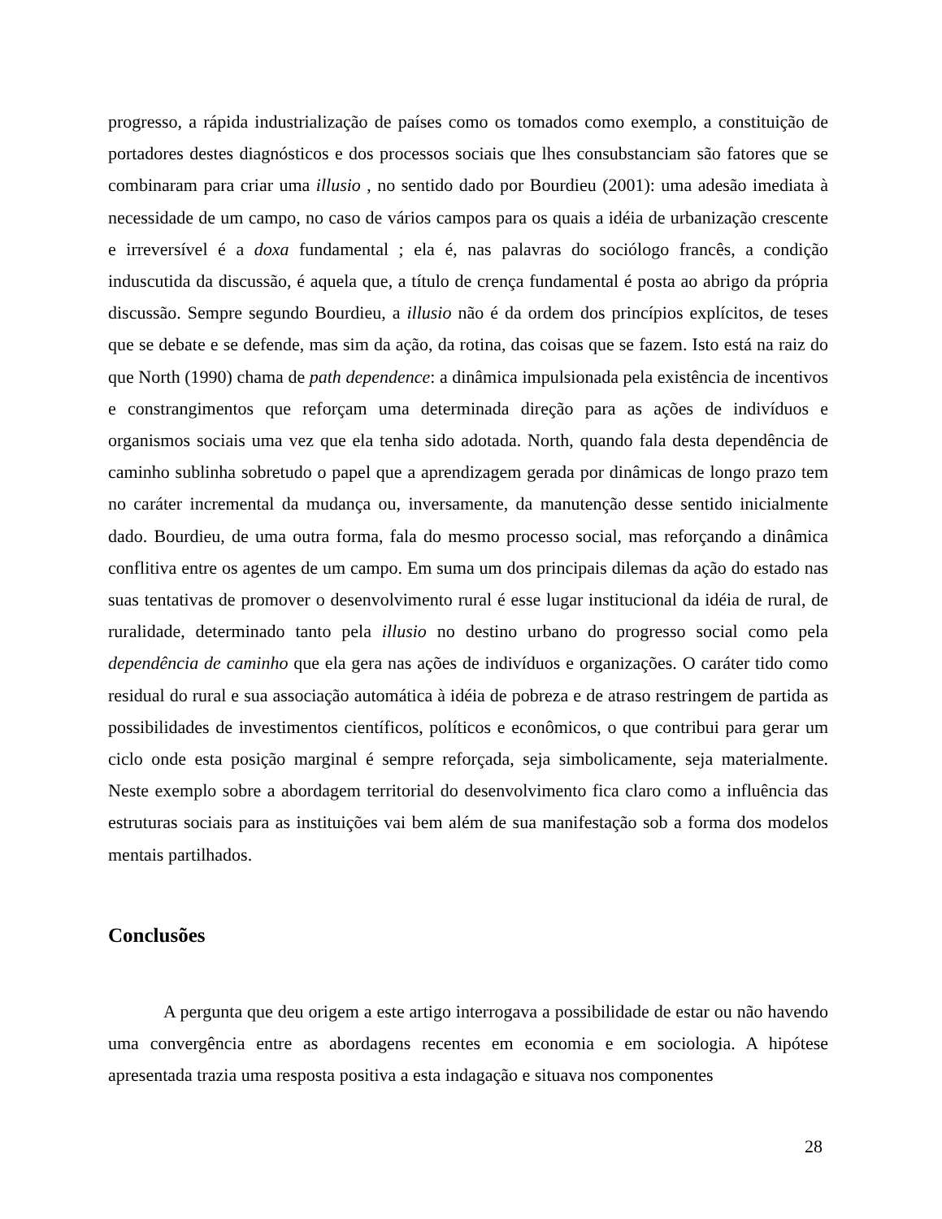progresso, a rápida industrialização de países como os tomados como exemplo, a constituição de portadores destes diagnósticos e dos processos sociais que lhes consubstanciam são fatores que se combinaram para criar uma illusio , no sentido dado por Bourdieu (2001): uma adesão imediata à necessidade de um campo, no caso de vários campos para os quais a idéia de urbanização crescente e irreversível é a doxa fundamental ; ela é, nas palavras do sociólogo francês, a condição induscutida da discussão, é aquela que, a título de crença fundamental é posta ao abrigo da própria discussão. Sempre segundo Bourdieu, a illusio não é da ordem dos princípios explícitos, de teses que se debate e se defende, mas sim da ação, da rotina, das coisas que se fazem. Isto está na raiz do que North (1990) chama de path dependence: a dinâmica impulsionada pela existência de incentivos e constrangimentos que reforçam uma determinada direção para as ações de indivíduos e organismos sociais uma vez que ela tenha sido adotada. North, quando fala desta dependência de caminho sublinha sobretudo o papel que a aprendizagem gerada por dinâmicas de longo prazo tem no caráter incremental da mudança ou, inversamente, da manutenção desse sentido inicialmente dado. Bourdieu, de uma outra forma, fala do mesmo processo social, mas reforçando a dinâmica conflitiva entre os agentes de um campo. Em suma um dos principais dilemas da ação do estado nas suas tentativas de promover o desenvolvimento rural é esse lugar institucional da idéia de rural, de ruralidade, determinado tanto pela illusio no destino urbano do progresso social como pela dependência de caminho que ela gera nas ações de indivíduos e organizações. O caráter tido como residual do rural e sua associação automática à idéia de pobreza e de atraso restringem de partida as possibilidades de investimentos científicos, políticos e econômicos, o que contribui para gerar um ciclo onde esta posição marginal é sempre reforçada, seja simbolicamente, seja materialmente. Neste exemplo sobre a abordagem territorial do desenvolvimento fica claro como a influência das estruturas sociais para as instituições vai bem além de sua manifestação sob a forma dos modelos mentais partilhados.
Conclusões
A pergunta que deu origem a este artigo interrogava a possibilidade de estar ou não havendo uma convergência entre as abordagens recentes em economia e em sociologia. A hipótese apresentada trazia uma resposta positiva a esta indagação e situava nos componentes
28